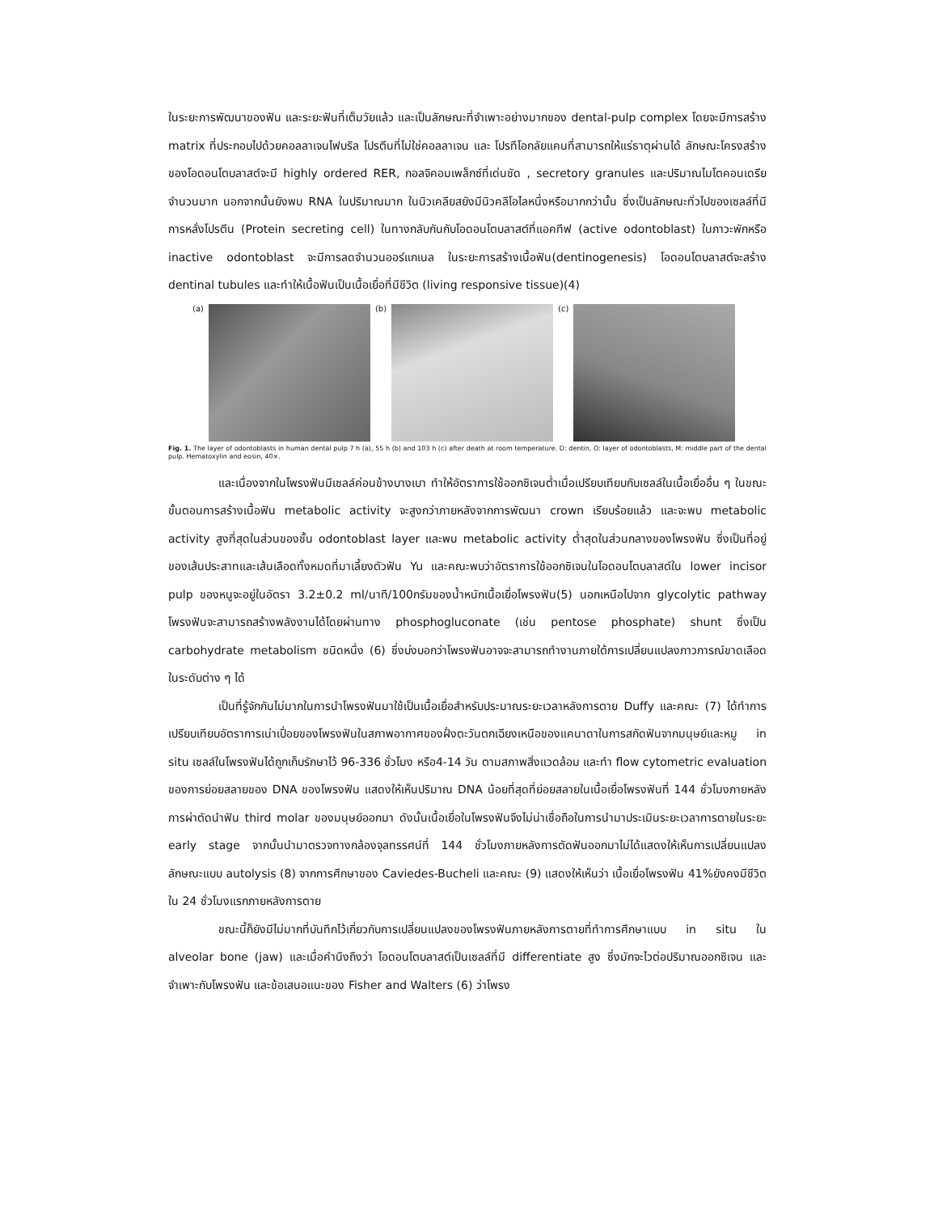ในระยะการพัฒนาของฟัน และระยะฟันที่เต็มวัยแล้ว และเป็นลักษณะที่จำเพาะอย่างมากของ dental-pulp complex โดยจะมีการสร้าง matrix ที่ประกอบไปด้วยคอลลาเจนไฟบริล โปรตีนที่ไม่ใช่คอลลาเจน และ โปรทีโอกลัยแคนที่สามารถให้แร่ธาตุผ่านได้ ลักษณะโครงสร้างของโอดอนโตบลาสต์จะมี highly ordered RER, กอลจิคอมเพล็กซ์ที่เด่นชัด , secretory granules และปริมาณไมโตคอนเดรียจำนวนมาก นอกจากนั้นยังพบ RNA ในปริมาณมาก ในนิวเคลียสยังมีนิวคลีโอไลหนึ่งหรือมากกว่านั้น ซึ่งเป็นลักษณะทั่วไปของเซลล์ที่มีการหลั่งโปรตีน (Protein secreting cell) ในทางกลับกันกับโอดอนโตบลาสต์ที่แอคทีฟ (active odontoblast) ในภาวะพักหรือ inactive odontoblast จะมีการลดจำนวนออร์แกเนล ในระยะการสร้างเนื้อฟัน(dentinogenesis) โอดอนโตบลาสต์จะสร้าง dentinal tubules และทำให้เนื้อฟันเป็นเนื้อเยื่อที่มีชีวิต (living responsive tissue)(4)
(a) (b) (c)
Fig. 1. The layer of odontoblasts in human dental pulp 7 h (a), 55 h (b) and 103 h (c) after death at room temperature. D: dentin, O: layer of odontoblasts, M: middle part of the dental pulp. Hematoxylin and eosin, 40×.
และเนื่องจากในโพรงฟันมีเซลล์ค่อนข้างบางเบา ทำให้อัตราการใช้ออกซิเจนต่ำเมื่อเปรียบเทียบกับเซลล์ในเนื้อเยื่ออื่น ๆ ในขณะขั้นตอนการสร้างเนื้อฟัน metabolic activity จะสูงกว่าภายหลังจากการพัฒนา crown เรียบร้อยแล้ว และจะพบ metabolic activity สูงที่สุดในส่วนของชั้น odontoblast layer และพบ metabolic activity ต่ำสุดในส่วนกลางของโพรงฟัน ซึ่งเป็นที่อยู่ของเส้นประสาทและเส้นเลือดทั้งหมดที่มาเลี้ยงตัวฟัน Yu และคณะพบว่าอัตราการใช้ออกซิเจนในโอดอนโตบลาสต์ใน lower incisor pulp ของหนูจะอยู่ในอัตรา 3.2±0.2 ml/นาที/100กรัมของน้ำหนักเนื้อเยื่อโพรงฟัน(5) นอกเหนือไปจาก glycolytic pathway โพรงฟันจะสามารถสร้างพลังงานได้โดยผ่านทาง phosphogluconate (เช่น pentose phosphate) shunt ซึ่งเป็น carbohydrate metabolism ชนิดหนึ่ง (6) ซึ่งบ่งบอกว่าโพรงฟันอาจจะสามารถทำงานภายใต้การเปลี่ยนแปลงภาวการณ์ขาดเลือดในระดับต่าง ๆ ได้
เป็นที่รู้จักกันไม่มากในการนำโพรงฟันมาใช้เป็นเนื้อเยื่อสำหรับประมาณระยะเวลาหลังการตาย Duffy และคณะ (7) ได้ทำการเปรียบเทียบอัตราการเน่าเปื่อยของโพรงฟันในสภาพอากาศของฝั่งตะวันตกเฉียงเหนือของแคนาดาในการสกัดฟันจากมนุษย์และหมู in situ เซลล์ในโพรงฟันได้ถูกเก็บรักษาไว้ 96-336 ชั่วโมง หรือ4-14 วัน ตามสภาพสิ่งแวดล้อม และทำ flow cytometric evaluation ของการย่อยสลายของ DNA ของโพรงฟัน แสดงให้เห็นปริมาณ DNA น้อยที่สุดที่ย่อยสลายในเนื้อเยื่อโพรงฟันที่ 144 ชั่วโมงภายหลังการผ่าตัดนำฟัน third molar ของมนุษย์ออกมา ดังนั้นเนื้อเยื่อในโพรงฟันจึงไม่น่าเชื่อถือในการนำมาประเมินระยะเวลาการตายในระยะ early stage จากนั้นนำมาตรวจทางกล้องจุลทรรศน์ที่ 144 ชั่วโมงภายหลังการตัดฟันออกมาไม่ได้แสดงให้เห็นการเปลี่ยนแปลงลักษณะแบบ autolysis (8) จากการศึกษาของ Caviedes-Bucheli และคณะ (9) แสดงให้เห็นว่า เนื้อเยื่อโพรงฟัน 41%ยังคงมีชีวิตใน 24 ชั่วโมงแรกภายหลังการตาย
ขณะนี้ก็ยังมีไม่มากที่บันทึกไว้เกี่ยวกับการเปลี่ยนแปลงของโพรงฟันภายหลังการตายที่ทำการศึกษาแบบ in situ ใน alveolar bone (jaw) และเมื่อคำนึงถึงว่า โอดอนโตบลาสต์เป็นเซลล์ที่มี differentiate สูง ซึ่งมักจะไวต่อปริมาณออกซิเจน และจำเพาะกับโพรงฟัน และข้อเสนอแนะของ Fisher and Walters (6) ว่าโพรง